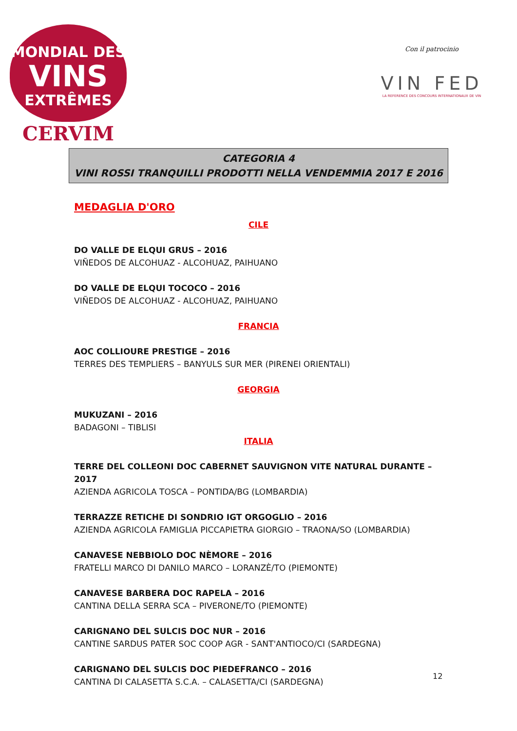MONDIAL DES
VINS
EXTRÊMES
CERVIM
Con il patrocinio
VIN FED
LA REFERENCE DES CONCOURS INTERNATIONAUX DE VIN
CATEGORIA 4
VINI ROSSI TRANQUILLI PRODOTTI NELLA VENDEMMIA 2017 E 2016
MEDAGLIA D'ORO
CILE
DO VALLE DE ELQUI GRUS – 2016
VIÑEDOS DE ALCOHUAZ - ALCOHUAZ, PAIHUANO
DO VALLE DE ELQUI TOCOCO – 2016
VIÑEDOS DE ALCOHUAZ - ALCOHUAZ, PAIHUANO
FRANCIA
AOC COLLIOURE PRESTIGE – 2016
TERRES DES TEMPLIERS – BANYULS SUR MER (PIRENEI ORIENTALI)
GEORGIA
MUKUZANI – 2016
BADAGONI – TIBLISI
ITALIA
TERRE DEL COLLEONI DOC CABERNET SAUVIGNON VITE NATURAL DURANTE – 2017
AZIENDA AGRICOLA TOSCA – PONTIDA/BG (LOMBARDIA)
TERRAZZE RETICHE DI SONDRIO IGT ORGOGLIO – 2016
AZIENDA AGRICOLA FAMIGLIA PICCAPIETRA GIORGIO – TRAONA/SO (LOMBARDIA)
CANAVESE NEBBIOLO DOC NÈMORE – 2016
FRATELLI MARCO DI DANILO MARCO – LORANZÈ/TO (PIEMONTE)
CANAVESE BARBERA DOC RAPELA – 2016
CANTINA DELLA SERRA SCA – PIVERONE/TO (PIEMONTE)
CARIGNANO DEL SULCIS DOC NUR – 2016
CANTINE SARDUS PATER SOC COOP AGR - SANT'ANTIOCO/CI (SARDEGNA)
CARIGNANO DEL SULCIS DOC PIEDEFRANCO – 2016
CANTINA DI CALASETTA S.C.A. – CALASETTA/CI (SARDEGNA)
12